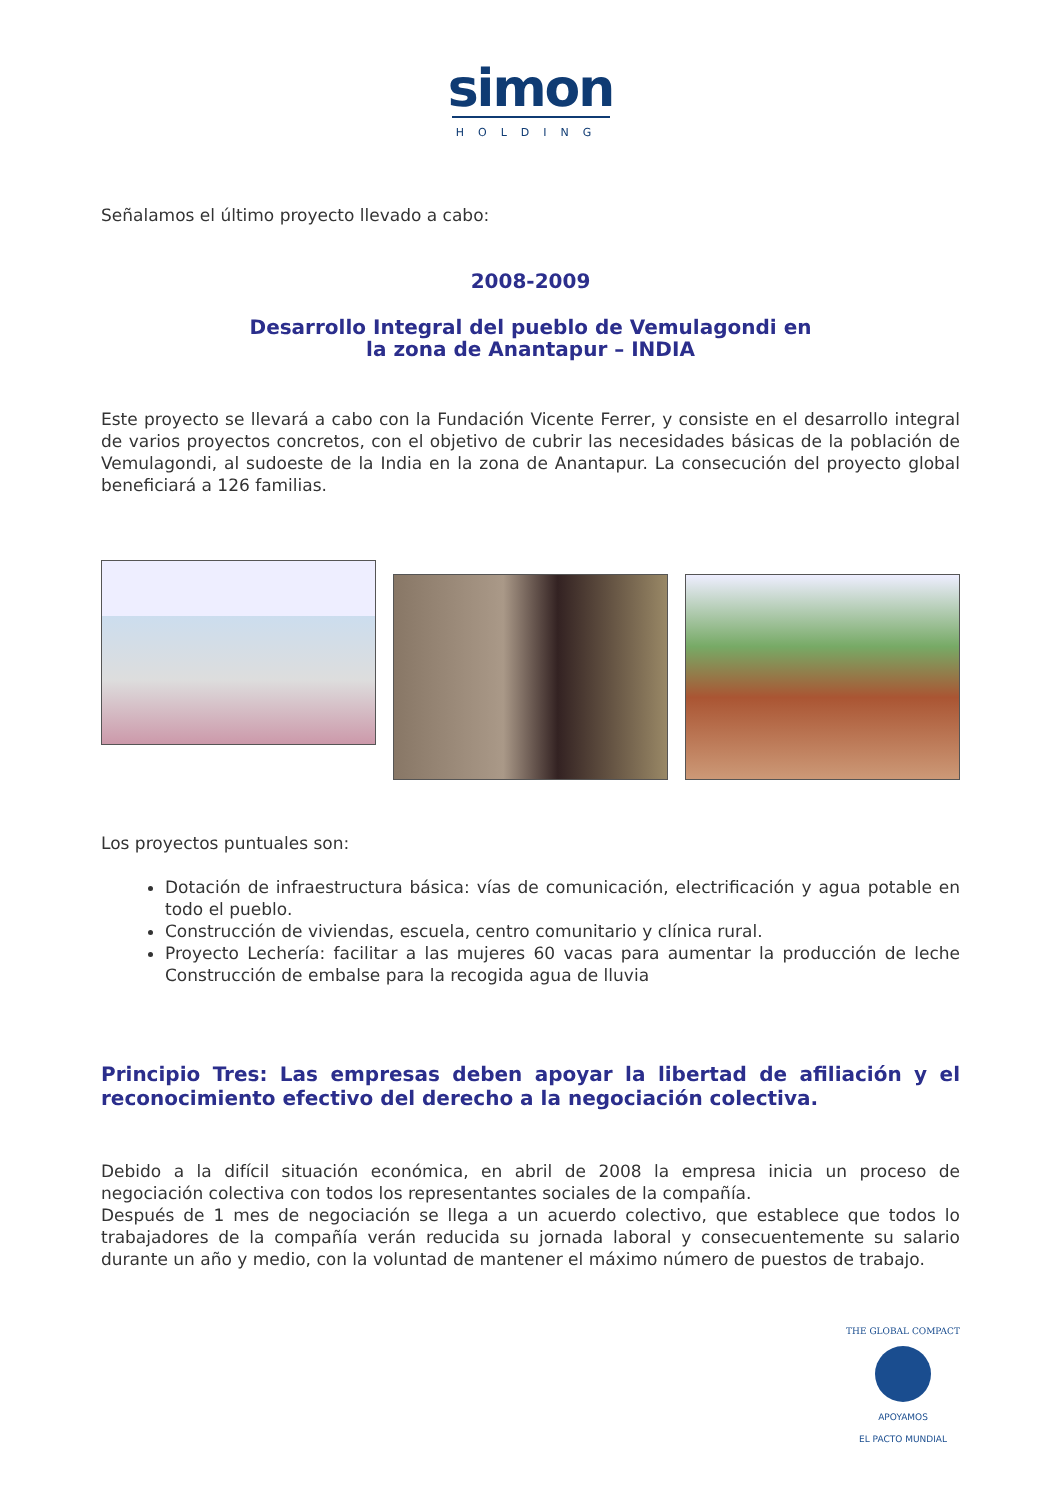simon
HOLDING
Señalamos el último proyecto llevado a cabo:
2008-2009
Desarrollo Integral del pueblo de Vemulagondi en
la zona de Anantapur – INDIA
Este proyecto se llevará a cabo con la Fundación Vicente Ferrer, y consiste en el desarrollo integral de varios proyectos concretos, con el objetivo de cubrir las necesidades básicas de la población de Vemulagondi, al sudoeste de la India en la zona de Anantapur. La consecución del proyecto global beneficiará a 126 familias.
Los proyectos puntuales son:
Dotación de infraestructura básica: vías de comunicación, electrificación y agua potable en todo el pueblo.
Construcción de viviendas, escuela, centro comunitario y clínica rural.
Proyecto Lechería: facilitar a las mujeres 60 vacas para aumentar la producción de leche Construcción de embalse para la recogida agua de lluvia
Principio Tres: Las empresas deben apoyar la libertad de afiliación y el reconocimiento efectivo del derecho a la negociación colectiva.
Debido a la difícil situación económica, en abril de 2008 la empresa inicia un proceso de negociación colectiva con todos los representantes sociales de la compañía.
Después de 1 mes de negociación se llega a un acuerdo colectivo, que establece que todos lo trabajadores de la compañía verán reducida su jornada laboral y consecuentemente su salario durante un año y medio, con la voluntad de mantener el máximo número de puestos de trabajo.
THE GLOBAL COMPACT
APOYAMOS
EL PACTO MUNDIAL